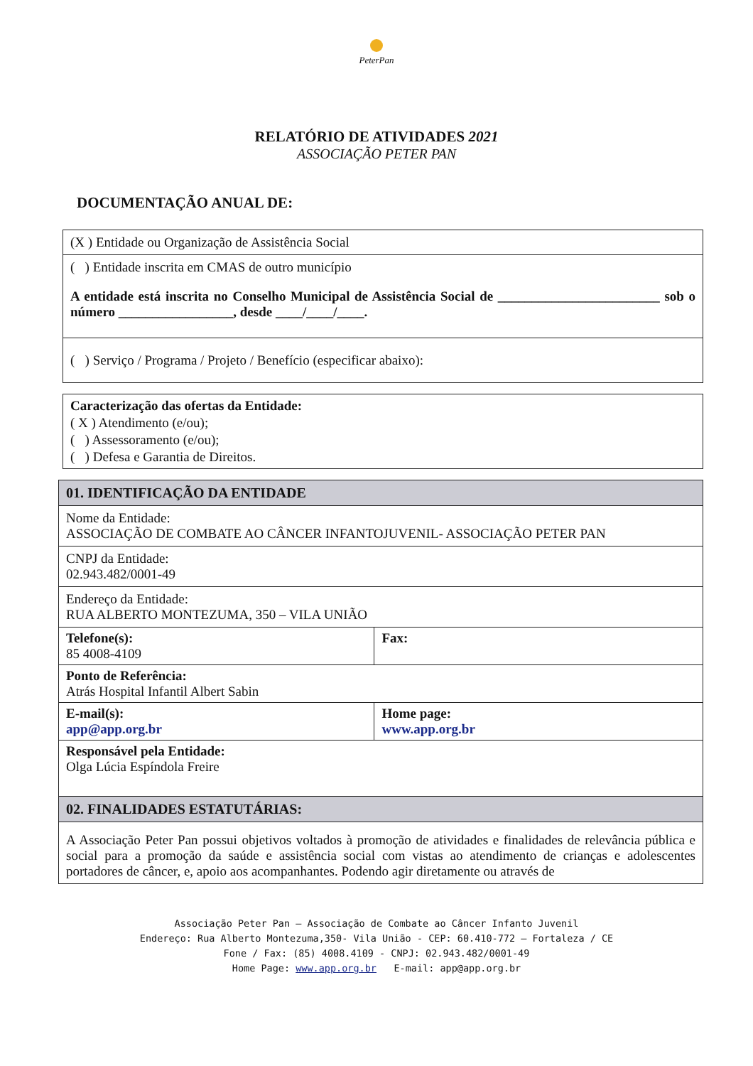PeterPan
RELATÓRIO DE ATIVIDADES 2021
ASSOCIAÇÃO PETER PAN
DOCUMENTAÇÃO ANUAL DE:
(X ) Entidade ou Organização de Assistência Social
( ) Entidade inscrita em CMAS de outro município
A entidade está inscrita no Conselho Municipal de Assistência Social de ________________________ sob o número _________________, desde ____/____/____.
( ) Serviço / Programa / Projeto / Benefício (especificar abaixo):
Caracterização das ofertas da Entidade:
( X ) Atendimento (e/ou);
( ) Assessoramento (e/ou);
( ) Defesa e Garantia de Direitos.
01. IDENTIFICAÇÃO DA ENTIDADE
Nome da Entidade:
ASSOCIAÇÃO DE COMBATE AO CÂNCER INFANTOJUVENIL- ASSOCIAÇÃO PETER PAN
CNPJ da Entidade:
02.943.482/0001-49
Endereço da Entidade:
RUA ALBERTO MONTEZUMA, 350 – VILA UNIÃO
| Telefone(s): 85 4008-4109 | Fax: |
| Ponto de Referência: Atrás Hospital Infantil Albert Sabin | |
| E-mail(s): app@app.org.br | Home page: www.app.org.br |
| Responsável pela Entidade: Olga Lúcia Espíndola Freire | |
02. FINALIDADES ESTATUTÁRIAS:
A Associação Peter Pan possui objetivos voltados à promoção de atividades e finalidades de relevância pública e social para a promoção da saúde e assistência social com vistas ao atendimento de crianças e adolescentes portadores de câncer, e, apoio aos acompanhantes. Podendo agir diretamente ou através de
Associação Peter Pan – Associação de Combate ao Câncer Infanto Juvenil
Endereço: Rua Alberto Montezuma,350- Vila União - CEP: 60.410-772 – Fortaleza / CE
Fone / Fax: (85) 4008.4109 - CNPJ: 02.943.482/0001-49
Home Page: www.app.org.br E-mail: app@app.org.br